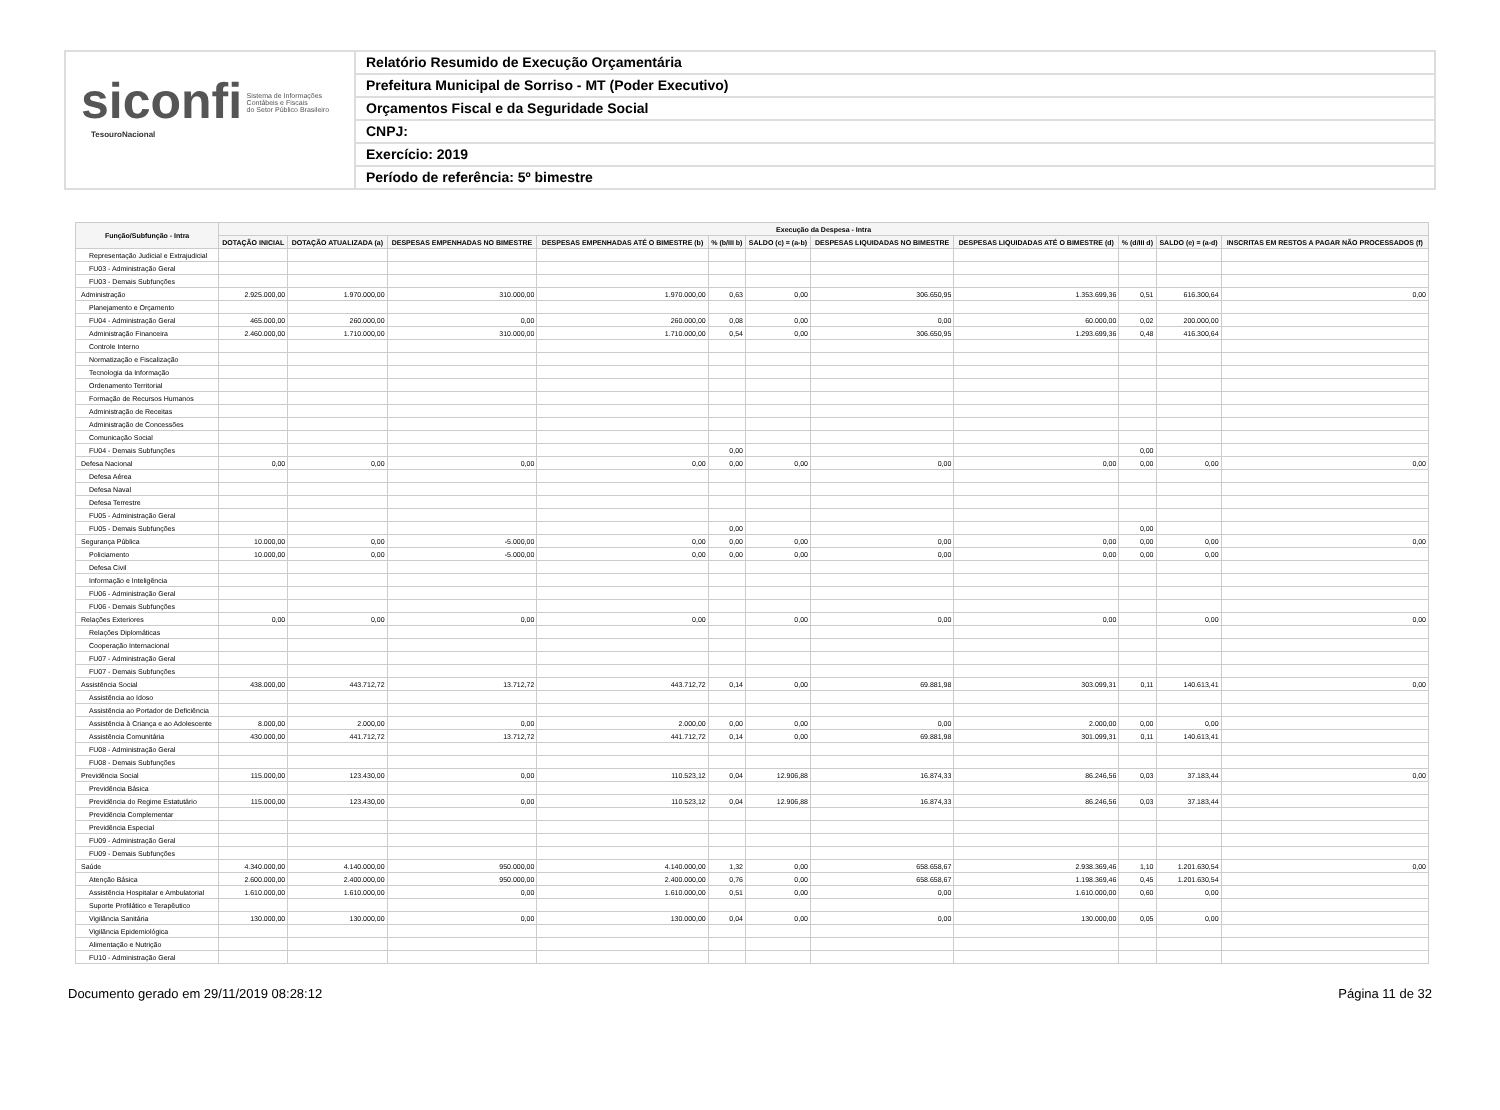siconfi Sistema de Informações
Contábeis e Fiscais
do Setor Público Brasileiro
TesouroNacional
Relatório Resumido de Execução Orçamentária
Prefeitura Municipal de Sorriso - MT (Poder Executivo)
Orçamentos Fiscal e da Seguridade Social
CNPJ:
Exercício: 2019
Período de referência: 5º bimestre
| Função/Subfunção - Intra | Execução da Despesa - Intra | | | | | | | | | | |
| --- | --- | --- | --- | --- | --- | --- | --- | --- | --- | --- | --- |
| | DOTAÇÃO INICIAL | DOTAÇÃO ATUALIZADA (a) | DESPESAS EMPENHADAS NO BIMESTRE | DESPESAS EMPENHADAS ATÉ O BIMESTRE (b) | % (b/III b) | SALDO (c) = (a-b) | DESPESAS LIQUIDADAS NO BIMESTRE | DESPESAS LIQUIDADAS ATÉ O BIMESTRE (d) | % (d/III d) | SALDO (e) = (a-d) | INSCRITAS EM RESTOS A PAGAR NÃO PROCESSADOS (f) |
| Representação Judicial e Extrajudicial | | | | | | | | | | | |
| FU03 - Administração Geral | | | | | | | | | | | |
| FU03 - Demais Subfunções | | | | | | | | | | | |
| Administração | 2.925.000,00 | 1.970.000,00 | 310.000,00 | 1.970.000,00 | 0,63 | 0,00 | 306.650,95 | 1.353.699,36 | 0,51 | 616.300,64 | 0,00 |
| Planejamento e Orçamento | | | | | | | | | | | |
| FU04 - Administração Geral | 465.000,00 | 260.000,00 | 0,00 | 260.000,00 | 0,08 | 0,00 | 0,00 | 60.000,00 | 0,02 | 200.000,00 | |
| Administração Financeira | 2.460.000,00 | 1.710.000,00 | 310.000,00 | 1.710.000,00 | 0,54 | 0,00 | 306.650,95 | 1.293.699,36 | 0,48 | 416.300,64 | |
| Controle Interno | | | | | | | | | | | |
| Normatização e Fiscalização | | | | | | | | | | | |
| Tecnologia da Informação | | | | | | | | | | | |
| Ordenamento Territorial | | | | | | | | | | | |
| Formação de Recursos Humanos | | | | | | | | | | | |
| Administração de Receitas | | | | | | | | | | | |
| Administração de Concessões | | | | | | | | | | | |
| Comunicação Social | | | | | | | | | | | |
| FU04 - Demais Subfunções | | | | | 0,00 | | | | 0,00 | | |
| Defesa Nacional | 0,00 | 0,00 | 0,00 | 0,00 | 0,00 | 0,00 | 0,00 | 0,00 | 0,00 | 0,00 | 0,00 |
| Defesa Aérea | | | | | | | | | | | |
| Defesa Naval | | | | | | | | | | | |
| Defesa Terrestre | | | | | | | | | | | |
| FU05 - Administração Geral | | | | | | | | | | | |
| FU05 - Demais Subfunções | | | | | 0,00 | | | | 0,00 | | |
| Segurança Pública | 10.000,00 | 0,00 | -5.000,00 | 0,00 | 0,00 | 0,00 | 0,00 | 0,00 | 0,00 | 0,00 | 0,00 |
| Policiamento | 10.000,00 | 0,00 | -5.000,00 | 0,00 | 0,00 | 0,00 | 0,00 | 0,00 | 0,00 | 0,00 | |
| Defesa Civil | | | | | | | | | | | |
| Informação e Inteligência | | | | | | | | | | | |
| FU06 - Administração Geral | | | | | | | | | | | |
| FU06 - Demais Subfunções | | | | | | | | | | | |
| Relações Exteriores | 0,00 | 0,00 | 0,00 | 0,00 | | 0,00 | 0,00 | 0,00 | | 0,00 | 0,00 |
| Relações Diplomáticas | | | | | | | | | | | |
| Cooperação Internacional | | | | | | | | | | | |
| FU07 - Administração Geral | | | | | | | | | | | |
| FU07 - Demais Subfunções | | | | | | | | | | | |
| Assistência Social | 438.000,00 | 443.712,72 | 13.712,72 | 443.712,72 | 0,14 | 0,00 | 69.881,98 | 303.099,31 | 0,11 | 140.613,41 | 0,00 |
| Assistência ao Idoso | | | | | | | | | | | |
| Assistência ao Portador de Deficiência | | | | | | | | | | | |
| Assistência à Criança e ao Adolescente | 8.000,00 | 2.000,00 | 0,00 | 2.000,00 | 0,00 | 0,00 | 0,00 | 2.000,00 | 0,00 | 0,00 | |
| Assistência Comunitária | 430.000,00 | 441.712,72 | 13.712,72 | 441.712,72 | 0,14 | 0,00 | 69.881,98 | 301.099,31 | 0,11 | 140.613,41 | |
| FU08 - Administração Geral | | | | | | | | | | | |
| FU08 - Demais Subfunções | | | | | | | | | | | |
| Previdência Social | 115.000,00 | 123.430,00 | 0,00 | 110.523,12 | 0,04 | 12.906,88 | 16.874,33 | 86.246,56 | 0,03 | 37.183,44 | 0,00 |
| Previdência Básica | | | | | | | | | | | |
| Previdência do Regime Estatutário | 115.000,00 | 123.430,00 | 0,00 | 110.523,12 | 0,04 | 12.906,88 | 16.874,33 | 86.246,56 | 0,03 | 37.183,44 | |
| Previdência Complementar | | | | | | | | | | | |
| Previdência Especial | | | | | | | | | | | |
| FU09 - Administração Geral | | | | | | | | | | | |
| FU09 - Demais Subfunções | | | | | | | | | | | |
| Saúde | 4.340.000,00 | 4.140.000,00 | 950.000,00 | 4.140.000,00 | 1,32 | 0,00 | 658.658,67 | 2.938.369,46 | 1,10 | 1.201.630,54 | 0,00 |
| Atenção Básica | 2.600.000,00 | 2.400.000,00 | 950.000,00 | 2.400.000,00 | 0,76 | 0,00 | 658.658,67 | 1.198.369,46 | 0,45 | 1.201.630,54 | |
| Assistência Hospitalar e Ambulatorial | 1.610.000,00 | 1.610.000,00 | 0,00 | 1.610.000,00 | 0,51 | 0,00 | 0,00 | 1.610.000,00 | 0,60 | 0,00 | |
| Suporte Profilático e Terapêutico | | | | | | | | | | | |
| Vigilância Sanitária | 130.000,00 | 130.000,00 | 0,00 | 130.000,00 | 0,04 | 0,00 | 0,00 | 130.000,00 | 0,05 | 0,00 | |
| Vigilância Epidemiológica | | | | | | | | | | | |
| Alimentação e Nutrição | | | | | | | | | | | |
| FU10 - Administração Geral | | | | | | | | | | | |
Documento gerado em 29/11/2019 08:28:12 Página 11 de 32